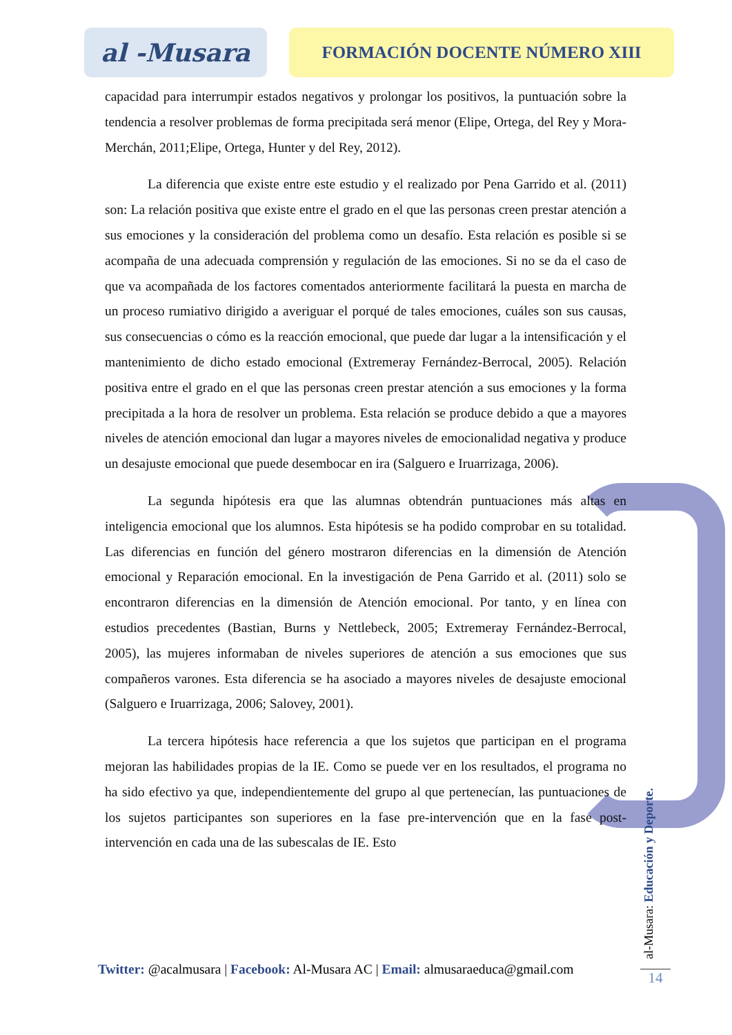al -Musara
FORMACIÓN DOCENTE NÚMERO XIII
capacidad para interrumpir estados negativos y prolongar los positivos, la puntuación sobre la tendencia a resolver problemas de forma precipitada será menor (Elipe, Ortega, del Rey y Mora-Merchán, 2011;Elipe, Ortega, Hunter y del Rey, 2012).
La diferencia que existe entre este estudio y el realizado por Pena Garrido et al. (2011) son: La relación positiva que existe entre el grado en el que las personas creen prestar atención a sus emociones y la consideración del problema como un desafío. Esta relación es posible si se acompaña de una adecuada comprensión y regulación de las emociones. Si no se da el caso de que va acompañada de los factores comentados anteriormente facilitará la puesta en marcha de un proceso rumiativo dirigido a averiguar el porqué de tales emociones, cuáles son sus causas, sus consecuencias o cómo es la reacción emocional, que puede dar lugar a la intensificación y el mantenimiento de dicho estado emocional (Extremeray Fernández-Berrocal, 2005). Relación positiva entre el grado en el que las personas creen prestar atención a sus emociones y la forma precipitada a la hora de resolver un problema. Esta relación se produce debido a que a mayores niveles de atención emocional dan lugar a mayores niveles de emocionalidad negativa y produce un desajuste emocional que puede desembocar en ira (Salguero e Iruarrizaga, 2006).
La segunda hipótesis era que las alumnas obtendrán puntuaciones más altas en inteligencia emocional que los alumnos. Esta hipótesis se ha podido comprobar en su totalidad. Las diferencias en función del género mostraron diferencias en la dimensión de Atención emocional y Reparación emocional. En la investigación de Pena Garrido et al. (2011) solo se encontraron diferencias en la dimensión de Atención emocional. Por tanto, y en línea con estudios precedentes (Bastian, Burns y Nettlebeck, 2005; Extremeray Fernández-Berrocal, 2005), las mujeres informaban de niveles superiores de atención a sus emociones que sus compañeros varones. Esta diferencia se ha asociado a mayores niveles de desajuste emocional (Salguero e Iruarrizaga, 2006; Salovey, 2001).
La tercera hipótesis hace referencia a que los sujetos que participan en el programa mejoran las habilidades propias de la IE. Como se puede ver en los resultados, el programa no ha sido efectivo ya que, independientemente del grupo al que pertenecían, las puntuaciones de los sujetos participantes son superiores en la fase pre-intervención que en la fase post-intervención en cada una de las subescalas de IE. Esto
Twitter: @acalmusara | Facebook: Al-Musara AC | Email: almusaraeduca@gmail.com
al-Musara: Educación y Deporte.
14